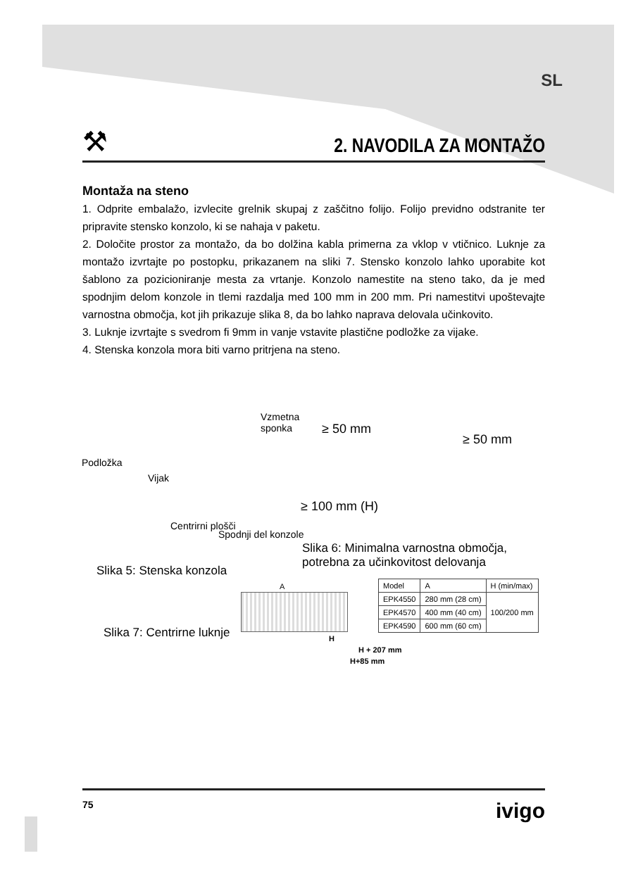SL
⚒
2. NAVODILA ZA MONTAŽO
Montaža na steno
1. Odprite embalažo, izvlecite grelnik skupaj z zaščitno folijo. Folijo previdno odstranite ter pripravite stensko konzolo, ki se nahaja v paketu.
2. Določite prostor za montažo, da bo dolžina kabla primerna za vklop v vtičnico. Luknje za montažo izvrtajte po postopku, prikazanem na sliki 7. Stensko konzolo lahko uporabite kot šablono za pozicioniranje mesta za vrtanje. Konzolo namestite na steno tako, da je med spodnjim delom konzole in tlemi razdalja med 100 mm in 200 mm. Pri namestitvi upoštevajte varnostna območja, kot jih prikazuje slika 8, da bo lahko naprava delovala učinkovito.
3. Luknje izvrtajte s svedrom fi 9mm in vanje vstavite plastične podložke za vijake.
4. Stenska konzola mora biti varno pritrjena na steno.
Podložka
Vijak
Vzmetna
sponka
Centrirni plošči
Spodnji del konzole
Slika 5: Stenska konzola
≥ 50 mm
≥ 50 mm
≥ 100 mm (H)
Slika 6: Minimalna varnostna območja,
potrebna za učinkovitost delovanja
Slika 7: Centrirne luknje
A
H
H + 207 mm
H+85 mm
| Model | A | H (min/max) |
| EPK4550 | 280 mm (28 cm) | 100/200 mm |
| EPK4570 | 400 mm (40 cm) | |
| EPK4590 | 600 mm (60 cm) | |
75 ivigo